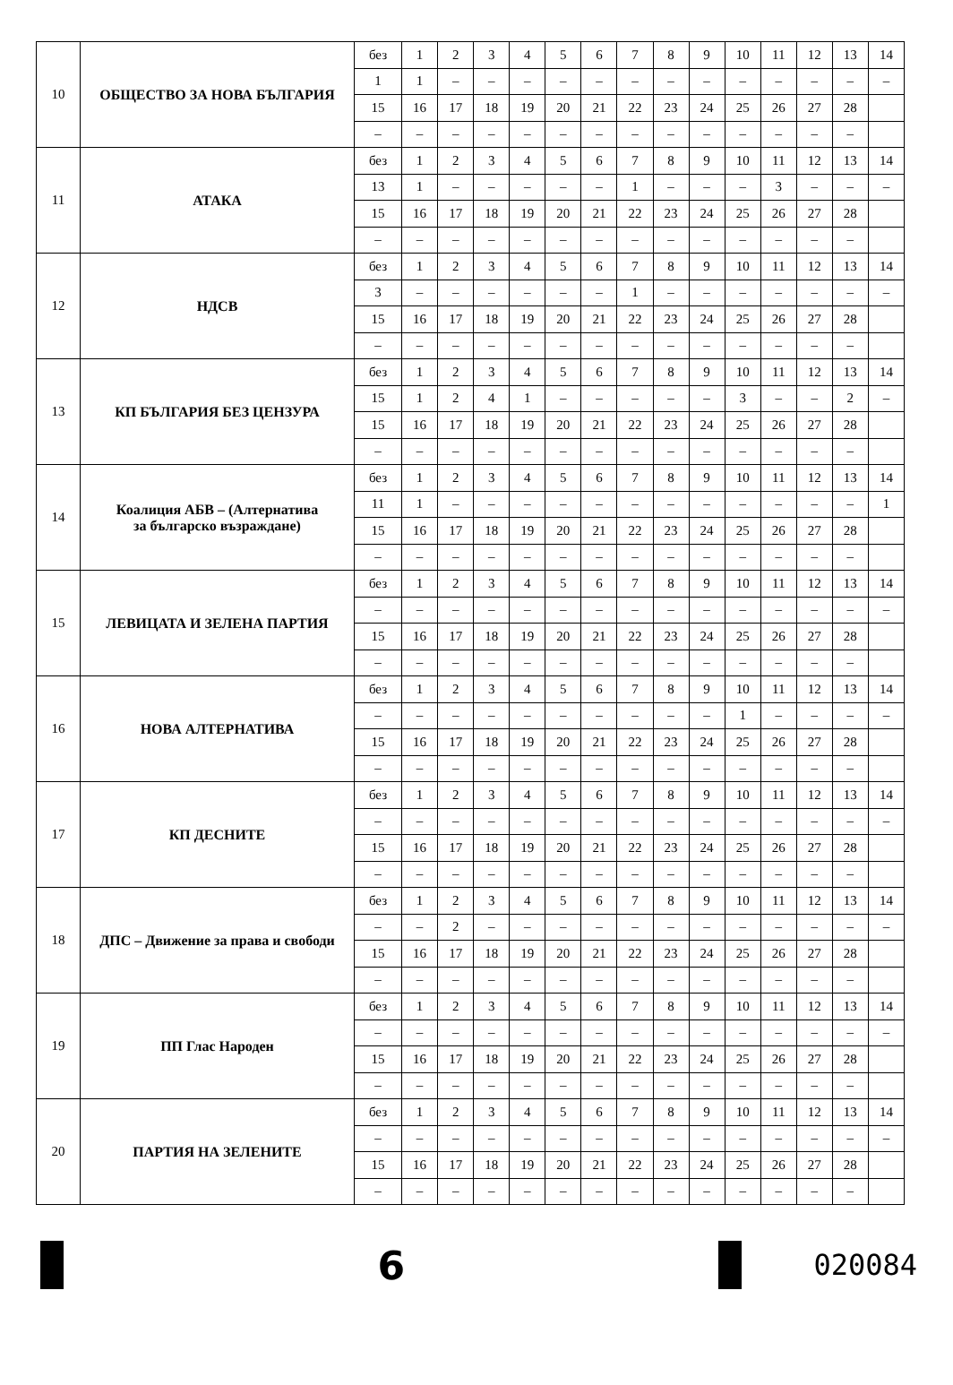| 10 | ОБЩЕСТВО ЗА НОВА БЪЛГАРИЯ | без | 1 | 2 | 3 | 4 | 5 | 6 | 7 | 8 | 9 | 10 | 11 | 12 | 13 | 14 |
| | | 1 | 1 | – | – | – | – | – | – | – | – | – | – | – | – | – |
| | | 15 | 16 | 17 | 18 | 19 | 20 | 21 | 22 | 23 | 24 | 25 | 26 | 27 | 28 | |
| | | – | – | – | – | – | – | – | – | – | – | – | – | – | – | |
| 11 | АТАКА | без | 1 | 2 | 3 | 4 | 5 | 6 | 7 | 8 | 9 | 10 | 11 | 12 | 13 | 14 |
| | | 13 | 1 | – | – | – | – | – | 1 | – | – | – | 3 | – | – | – |
| | | 15 | 16 | 17 | 18 | 19 | 20 | 21 | 22 | 23 | 24 | 25 | 26 | 27 | 28 | |
| | | – | – | – | – | – | – | – | – | – | – | – | – | – | – | |
| 12 | НДСВ | без | 1 | 2 | 3 | 4 | 5 | 6 | 7 | 8 | 9 | 10 | 11 | 12 | 13 | 14 |
| | | 3 | – | – | – | – | – | – | 1 | – | – | – | – | – | – | – |
| | | 15 | 16 | 17 | 18 | 19 | 20 | 21 | 22 | 23 | 24 | 25 | 26 | 27 | 28 | |
| | | – | – | – | – | – | – | – | – | – | – | – | – | – | – | |
| 13 | КП БЪЛГАРИЯ БЕЗ ЦЕНЗУРА | без | 1 | 2 | 3 | 4 | 5 | 6 | 7 | 8 | 9 | 10 | 11 | 12 | 13 | 14 |
| | | 15 | 1 | 2 | 4 | 1 | – | – | – | – | – | 3 | – | – | 2 | – |
| | | 15 | 16 | 17 | 18 | 19 | 20 | 21 | 22 | 23 | 24 | 25 | 26 | 27 | 28 | |
| | | – | – | – | – | – | – | – | – | – | – | – | – | – | – | |
| 14 | Коалиция АБВ – (Алтернатива за българско възраждане) | без | 1 | 2 | 3 | 4 | 5 | 6 | 7 | 8 | 9 | 10 | 11 | 12 | 13 | 14 |
| | | 11 | 1 | – | – | – | – | – | – | – | – | – | – | – | – | 1 |
| | | 15 | 16 | 17 | 18 | 19 | 20 | 21 | 22 | 23 | 24 | 25 | 26 | 27 | 28 | |
| | | – | – | – | – | – | – | – | – | – | – | – | – | – | – | |
| 15 | ЛЕВИЦАТА И ЗЕЛЕНА ПАРТИЯ | без | 1 | 2 | 3 | 4 | 5 | 6 | 7 | 8 | 9 | 10 | 11 | 12 | 13 | 14 |
| | | – | – | – | – | – | – | – | – | – | – | – | – | – | – | – |
| | | 15 | 16 | 17 | 18 | 19 | 20 | 21 | 22 | 23 | 24 | 25 | 26 | 27 | 28 | |
| | | – | – | – | – | – | – | – | – | – | – | – | – | – | – | |
| 16 | НОВА АЛТЕРНАТИВА | без | 1 | 2 | 3 | 4 | 5 | 6 | 7 | 8 | 9 | 10 | 11 | 12 | 13 | 14 |
| | | – | – | – | – | – | – | – | – | – | – | 1 | – | – | – | – |
| | | 15 | 16 | 17 | 18 | 19 | 20 | 21 | 22 | 23 | 24 | 25 | 26 | 27 | 28 | |
| | | – | – | – | – | – | – | – | – | – | – | – | – | – | – | |
| 17 | КП ДЕСНИТЕ | без | 1 | 2 | 3 | 4 | 5 | 6 | 7 | 8 | 9 | 10 | 11 | 12 | 13 | 14 |
| | | – | – | – | – | – | – | – | – | – | – | – | – | – | – | – |
| | | 15 | 16 | 17 | 18 | 19 | 20 | 21 | 22 | 23 | 24 | 25 | 26 | 27 | 28 | |
| | | – | – | – | – | – | – | – | – | – | – | – | – | – | – | |
| 18 | ДПС – Движение за права и свободи | без | 1 | 2 | 3 | 4 | 5 | 6 | 7 | 8 | 9 | 10 | 11 | 12 | 13 | 14 |
| | | – | – | 2 | – | – | – | – | – | – | – | – | – | – | – | – |
| | | 15 | 16 | 17 | 18 | 19 | 20 | 21 | 22 | 23 | 24 | 25 | 26 | 27 | 28 | |
| | | – | – | – | – | – | – | – | – | – | – | – | – | – | – | |
| 19 | ПП Глас Народен | без | 1 | 2 | 3 | 4 | 5 | 6 | 7 | 8 | 9 | 10 | 11 | 12 | 13 | 14 |
| | | – | – | – | – | – | – | – | – | – | – | – | – | – | – | – |
| | | 15 | 16 | 17 | 18 | 19 | 20 | 21 | 22 | 23 | 24 | 25 | 26 | 27 | 28 | |
| | | – | – | – | – | – | – | – | – | – | – | – | – | – | – | |
| 20 | ПАРТИЯ НА ЗЕЛЕНИТЕ | без | 1 | 2 | 3 | 4 | 5 | 6 | 7 | 8 | 9 | 10 | 11 | 12 | 13 | 14 |
| | | – | – | – | – | – | – | – | – | – | – | – | – | – | – | – |
| | | 15 | 16 | 17 | 18 | 19 | 20 | 21 | 22 | 23 | 24 | 25 | 26 | 27 | 28 | |
| | | – | – | – | – | – | – | – | – | – | – | – | – | – | – | |
6
020084